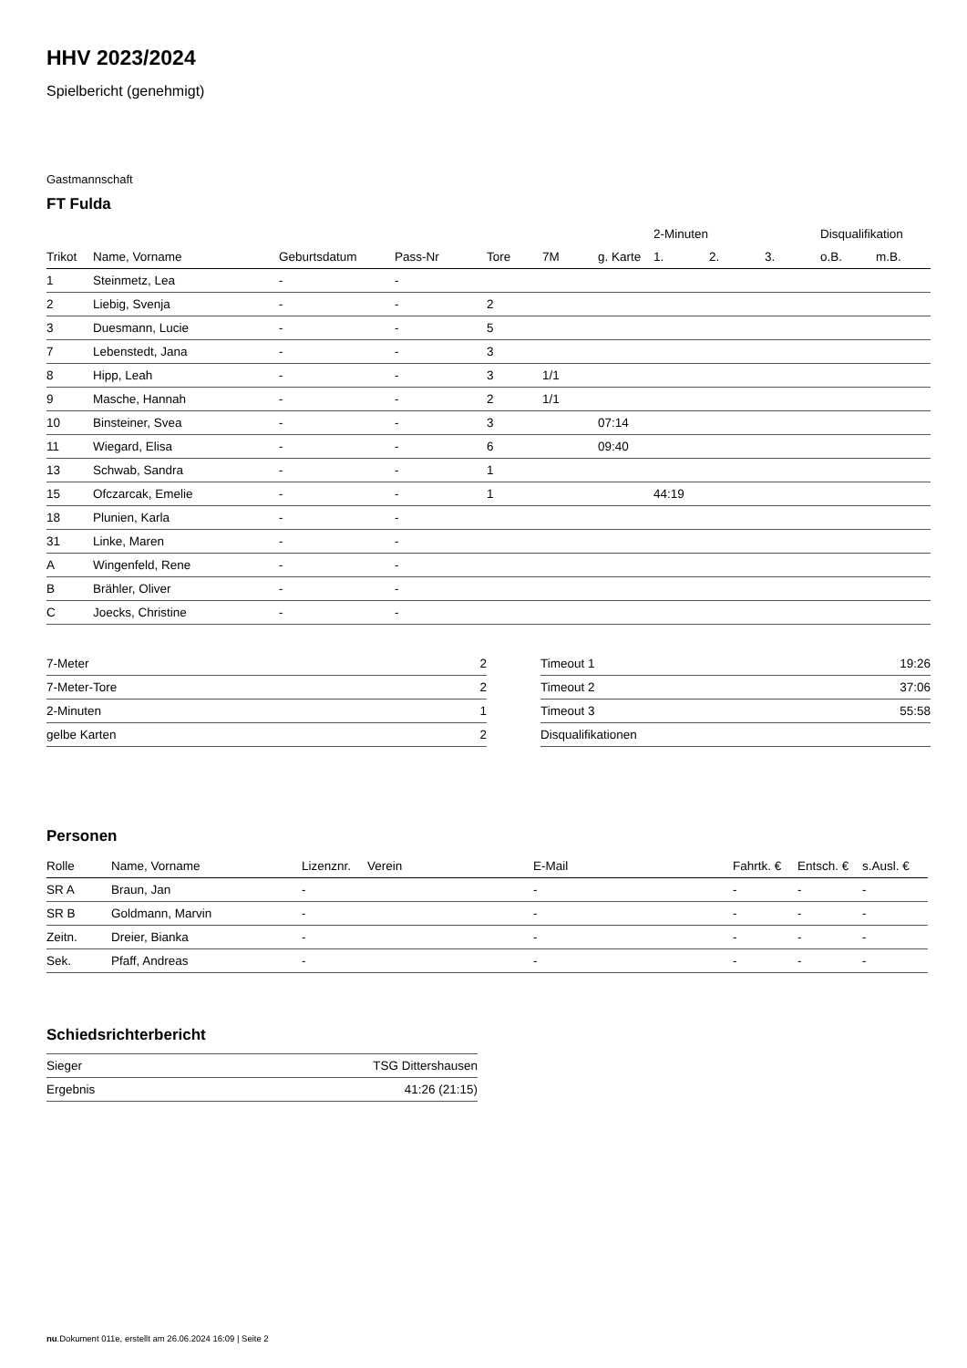HHV 2023/2024
Spielbericht (genehmigt)
Gastmannschaft
FT Fulda
| | | | | | | | 2-Minuten | | | Disqualifikation | |
| --- | --- | --- | --- | --- | --- | --- | --- | --- | --- | --- | --- |
| Trikot | Name, Vorname | Geburtsdatum | Pass-Nr | Tore | 7M | g. Karte | 1. | 2. | 3. | o.B. | m.B. |
| 1 | Steinmetz, Lea | - | - | | | | | | | | |
| 2 | Liebig, Svenja | - | - | 2 | | | | | | | |
| 3 | Duesmann, Lucie | - | - | 5 | | | | | | | |
| 7 | Lebenstedt, Jana | - | - | 3 | | | | | | | |
| 8 | Hipp, Leah | - | - | 3 | 1/1 | | | | | | |
| 9 | Masche, Hannah | - | - | 2 | 1/1 | | | | | | |
| 10 | Binsteiner, Svea | - | - | 3 | | 07:14 | | | | | |
| 11 | Wiegard, Elisa | - | - | 6 | | 09:40 | | | | | |
| 13 | Schwab, Sandra | - | - | 1 | | | | | | | |
| 15 | Ofczarcak, Emelie | - | - | 1 | | | 44:19 | | | | |
| 18 | Plunien, Karla | - | - | | | | | | | | |
| 31 | Linke, Maren | - | - | | | | | | | | |
| A | Wingenfeld, Rene | - | - | | | | | | | | |
| B | Brähler, Oliver | - | - | | | | | | | | |
| C | Joecks, Christine | - | - | | | | | | | | |
| 7-Meter | 2 |
| 7-Meter-Tore | 2 |
| 2-Minuten | 1 |
| gelbe Karten | 2 |
| Timeout 1 | 19:26 |
| Timeout 2 | 37:06 |
| Timeout 3 | 55:58 |
| Disqualifikationen | |
Personen
| Rolle | Name, Vorname | Lizenznr. | Verein | E-Mail | Fahrtk. € | Entsch. € | s.Ausl. € |
| --- | --- | --- | --- | --- | --- | --- | --- |
| SR A | Braun, Jan | - | | - | - | - | - |
| SR B | Goldmann, Marvin | - | | - | - | - | - |
| Zeitn. | Dreier, Bianka | - | | - | - | - | - |
| Sek. | Pfaff, Andreas | - | | - | - | - | - |
Schiedsrichterbericht
| Sieger | TSG Dittershausen |
| Ergebnis | 41:26 (21:15) |
nu.Dokument 011e, erstellt am 26.06.2024 16:09 | Seite 2